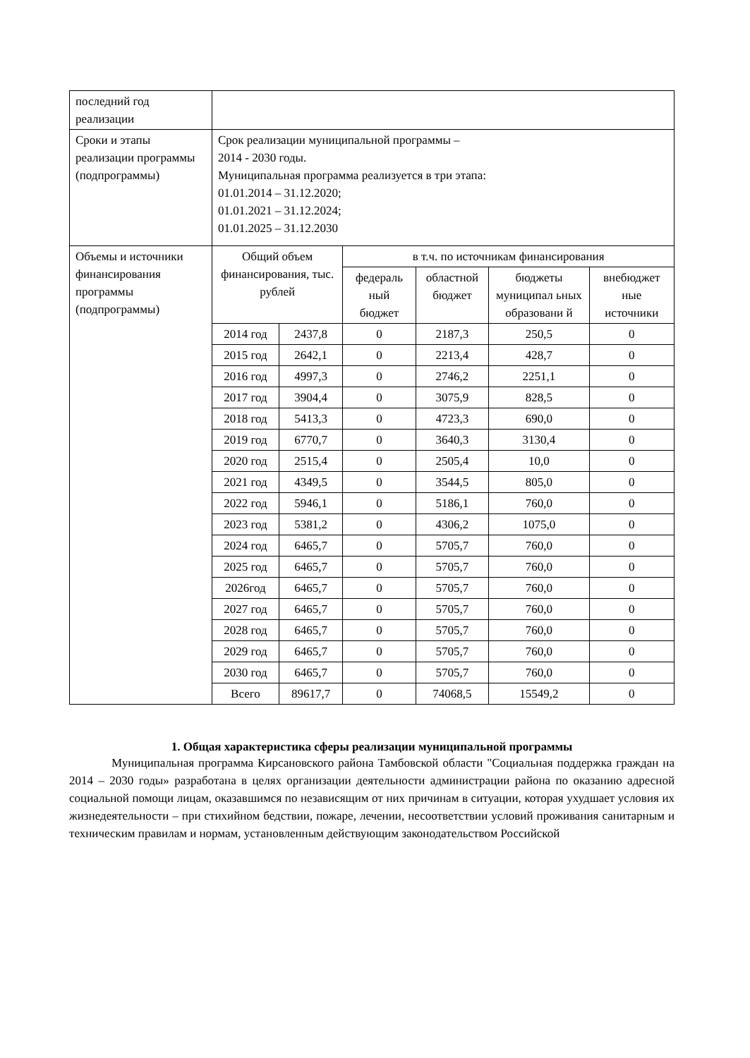| последний год реализации | | | | | | |
| Сроки и этапы реализации программы (подпрограммы) | Срок реализации муниципальной программы – 2014 - 2030 годы. Муниципальная программа реализуется в три этапа: 01.01.2014 – 31.12.2020; 01.01.2021 – 31.12.2024; 01.01.2025 – 31.12.2030 | | | | | |
| Объемы и источники финансирования программы (подпрограммы) | Общий объем финансирования, тыс. рублей | | в т.ч. по источникам финансирования | | | |
| | | | федераль ный бюджет | областной бюджет | бюджеты муниципал ьных образовани й | внебюджет ные источники |
| | 2014 год | 2437,8 | 0 | 2187,3 | 250,5 | 0 |
| | 2015 год | 2642,1 | 0 | 2213,4 | 428,7 | 0 |
| | 2016 год | 4997,3 | 0 | 2746,2 | 2251,1 | 0 |
| | 2017 год | 3904,4 | 0 | 3075,9 | 828,5 | 0 |
| | 2018 год | 5413,3 | 0 | 4723,3 | 690,0 | 0 |
| | 2019 год | 6770,7 | 0 | 3640,3 | 3130,4 | 0 |
| | 2020 год | 2515,4 | 0 | 2505,4 | 10,0 | 0 |
| | 2021 год | 4349,5 | 0 | 3544,5 | 805,0 | 0 |
| | 2022 год | 5946,1 | 0 | 5186,1 | 760,0 | 0 |
| | 2023 год | 5381,2 | 0 | 4306,2 | 1075,0 | 0 |
| | 2024 год | 6465,7 | 0 | 5705,7 | 760,0 | 0 |
| | 2025 год | 6465,7 | 0 | 5705,7 | 760,0 | 0 |
| | 2026год | 6465,7 | 0 | 5705,7 | 760,0 | 0 |
| | 2027 год | 6465,7 | 0 | 5705,7 | 760,0 | 0 |
| | 2028 год | 6465,7 | 0 | 5705,7 | 760,0 | 0 |
| | 2029 год | 6465,7 | 0 | 5705,7 | 760,0 | 0 |
| | 2030 год | 6465,7 | 0 | 5705,7 | 760,0 | 0 |
| | Всего | 89617,7 | 0 | 74068,5 | 15549,2 | 0 |
1. Общая характеристика сферы реализации муниципальной программы
Муниципальная программа Кирсановского района Тамбовской области "Социальная поддержка граждан на 2014 – 2030 годы» разработана в целях организации деятельности администрации района по оказанию адресной социальной помощи лицам, оказавшимся по независящим от них причинам в ситуации, которая ухудшает условия их жизнедеятельности – при стихийном бедствии, пожаре, лечении, несоответствии условий проживания санитарным и техническим правилам и нормам, установленным действующим законодательством Российской